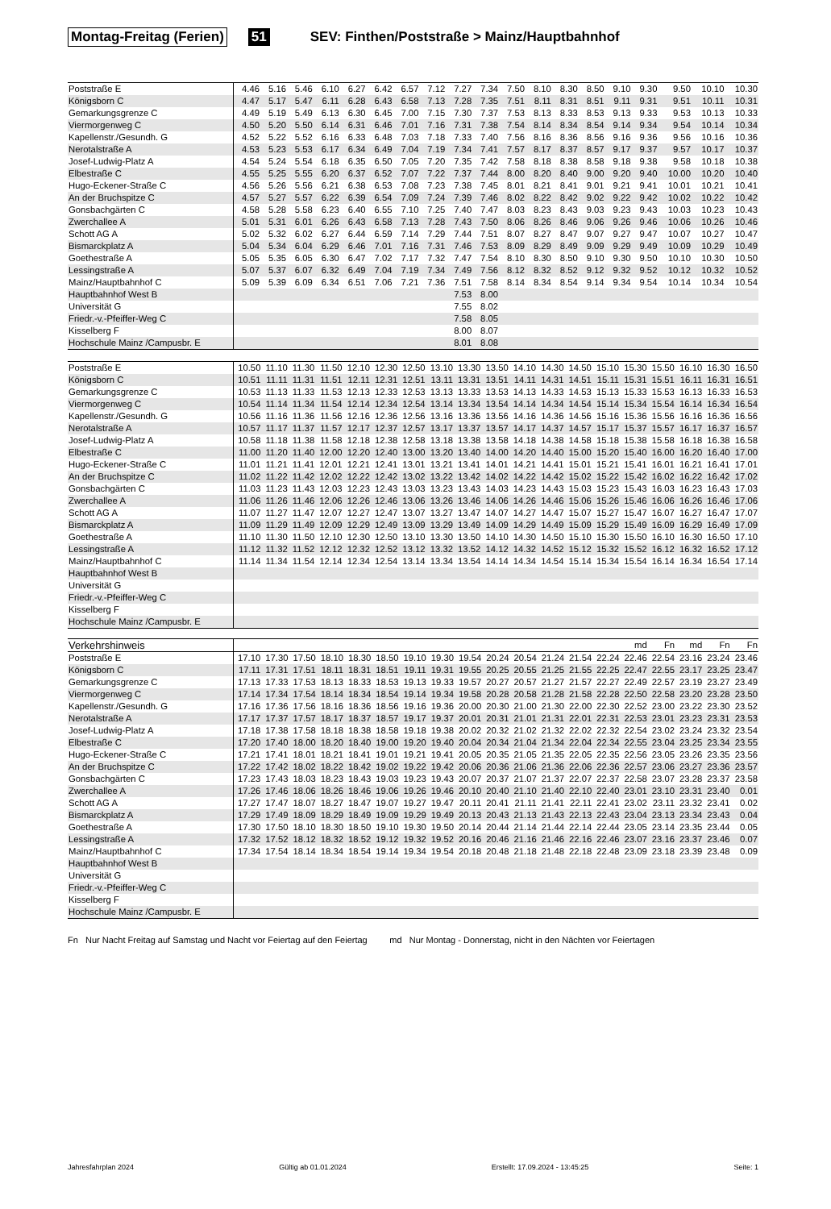Montag-Freitag (Ferien) 51 SEV: Finthen/Poststraße > Mainz/Hauptbahnhof
| Poststraße E | 4.46 | 5.16 | 5.46 | 6.10 | 6.27 | 6.42 | 6.57 | 7.12 | 7.27 | 7.34 | 7.50 | 8.10 | 8.30 | 8.50 | 9.10 | 9.30 | 9.50 | 10.10 | 10.30 |
| Königsborn C | 4.47 | 5.17 | 5.47 | 6.11 | 6.28 | 6.43 | 6.58 | 7.13 | 7.28 | 7.35 | 7.51 | 8.11 | 8.31 | 8.51 | 9.11 | 9.31 | 9.51 | 10.11 | 10.31 |
| Gemarkungsgrenze C | 4.49 | 5.19 | 5.49 | 6.13 | 6.30 | 6.45 | 7.00 | 7.15 | 7.30 | 7.37 | 7.53 | 8.13 | 8.33 | 8.53 | 9.13 | 9.33 | 9.53 | 10.13 | 10.33 |
| Viermorgenweg C | 4.50 | 5.20 | 5.50 | 6.14 | 6.31 | 6.46 | 7.01 | 7.16 | 7.31 | 7.38 | 7.54 | 8.14 | 8.34 | 8.54 | 9.14 | 9.34 | 9.54 | 10.14 | 10.34 |
| Kapellenstr./Gesundh. G | 4.52 | 5.22 | 5.52 | 6.16 | 6.33 | 6.48 | 7.03 | 7.18 | 7.33 | 7.40 | 7.56 | 8.16 | 8.36 | 8.56 | 9.16 | 9.36 | 9.56 | 10.16 | 10.36 |
| Nerotalstraße A | 4.53 | 5.23 | 5.53 | 6.17 | 6.34 | 6.49 | 7.04 | 7.19 | 7.34 | 7.41 | 7.57 | 8.17 | 8.37 | 8.57 | 9.17 | 9.37 | 9.57 | 10.17 | 10.37 |
| Josef-Ludwig-Platz A | 4.54 | 5.24 | 5.54 | 6.18 | 6.35 | 6.50 | 7.05 | 7.20 | 7.35 | 7.42 | 7.58 | 8.18 | 8.38 | 8.58 | 9.18 | 9.38 | 9.58 | 10.18 | 10.38 |
| Elbestraße C | 4.55 | 5.25 | 5.55 | 6.20 | 6.37 | 6.52 | 7.07 | 7.22 | 7.37 | 7.44 | 8.00 | 8.20 | 8.40 | 9.00 | 9.20 | 9.40 | 10.00 | 10.20 | 10.40 |
| Hugo-Eckener-Straße C | 4.56 | 5.26 | 5.56 | 6.21 | 6.38 | 6.53 | 7.08 | 7.23 | 7.38 | 7.45 | 8.01 | 8.21 | 8.41 | 9.01 | 9.21 | 9.41 | 10.01 | 10.21 | 10.41 |
| An der Bruchspitze C | 4.57 | 5.27 | 5.57 | 6.22 | 6.39 | 6.54 | 7.09 | 7.24 | 7.39 | 7.46 | 8.02 | 8.22 | 8.42 | 9.02 | 9.22 | 9.42 | 10.02 | 10.22 | 10.42 |
| Gonsbachgärten C | 4.58 | 5.28 | 5.58 | 6.23 | 6.40 | 6.55 | 7.10 | 7.25 | 7.40 | 7.47 | 8.03 | 8.23 | 8.43 | 9.03 | 9.23 | 9.43 | 10.03 | 10.23 | 10.43 |
| Zwerchallee A | 5.01 | 5.31 | 6.01 | 6.26 | 6.43 | 6.58 | 7.13 | 7.28 | 7.43 | 7.50 | 8.06 | 8.26 | 8.46 | 9.06 | 9.26 | 9.46 | 10.06 | 10.26 | 10.46 |
| Schott AG A | 5.02 | 5.32 | 6.02 | 6.27 | 6.44 | 6.59 | 7.14 | 7.29 | 7.44 | 7.51 | 8.07 | 8.27 | 8.47 | 9.07 | 9.27 | 9.47 | 10.07 | 10.27 | 10.47 |
| Bismarckplatz A | 5.04 | 5.34 | 6.04 | 6.29 | 6.46 | 7.01 | 7.16 | 7.31 | 7.46 | 7.53 | 8.09 | 8.29 | 8.49 | 9.09 | 9.29 | 9.49 | 10.09 | 10.29 | 10.49 |
| Goethestraße A | 5.05 | 5.35 | 6.05 | 6.30 | 6.47 | 7.02 | 7.17 | 7.32 | 7.47 | 7.54 | 8.10 | 8.30 | 8.50 | 9.10 | 9.30 | 9.50 | 10.10 | 10.30 | 10.50 |
| Lessingstraße A | 5.07 | 5.37 | 6.07 | 6.32 | 6.49 | 7.04 | 7.19 | 7.34 | 7.49 | 7.56 | 8.12 | 8.32 | 8.52 | 9.12 | 9.32 | 9.52 | 10.12 | 10.32 | 10.52 |
| Mainz/Hauptbahnhof C | 5.09 | 5.39 | 6.09 | 6.34 | 6.51 | 7.06 | 7.21 | 7.36 | 7.51 | 7.58 | 8.14 | 8.34 | 8.54 | 9.14 | 9.34 | 9.54 | 10.14 | 10.34 | 10.54 |
| Hauptbahnhof West B | | | | | | | | | 7.53 | 8.00 | | | | | | | | | |
| Universität G | | | | | | | | | 7.55 | 8.02 | | | | | | | | | |
| Friedr.-v.-Pfeiffer-Weg C | | | | | | | | | 7.58 | 8.05 | | | | | | | | | |
| Kisselberg F | | | | | | | | | 8.00 | 8.07 | | | | | | | | | |
| Hochschule Mainz /Campusbr. E | | | | | | | | | 8.01 | 8.08 | | | | | | | | | |
| Poststraße E | 10.50 | 11.10 | 11.30 | 11.50 | 12.10 | 12.30 | 12.50 | 13.10 | 13.30 | 13.50 | 14.10 | 14.30 | 14.50 | 15.10 | 15.30 | 15.50 | 16.10 | 16.30 | 16.50 |
| Königsborn C | 10.51 | 11.11 | 11.31 | 11.51 | 12.11 | 12.31 | 12.51 | 13.11 | 13.31 | 13.51 | 14.11 | 14.31 | 14.51 | 15.11 | 15.31 | 15.51 | 16.11 | 16.31 | 16.51 |
| Gemarkungsgrenze C | 10.53 | 11.13 | 11.33 | 11.53 | 12.13 | 12.33 | 12.53 | 13.13 | 13.33 | 13.53 | 14.13 | 14.33 | 14.53 | 15.13 | 15.33 | 15.53 | 16.13 | 16.33 | 16.53 |
| Viermorgenweg C | 10.54 | 11.14 | 11.34 | 11.54 | 12.14 | 12.34 | 12.54 | 13.14 | 13.34 | 13.54 | 14.14 | 14.34 | 14.54 | 15.14 | 15.34 | 15.54 | 16.14 | 16.34 | 16.54 |
| Kapellenstr./Gesundh. G | 10.56 | 11.16 | 11.36 | 11.56 | 12.16 | 12.36 | 12.56 | 13.16 | 13.36 | 13.56 | 14.16 | 14.36 | 14.56 | 15.16 | 15.36 | 15.56 | 16.16 | 16.36 | 16.56 |
| Nerotalstraße A | 10.57 | 11.17 | 11.37 | 11.57 | 12.17 | 12.37 | 12.57 | 13.17 | 13.37 | 13.57 | 14.17 | 14.37 | 14.57 | 15.17 | 15.37 | 15.57 | 16.17 | 16.37 | 16.57 |
| Josef-Ludwig-Platz A | 10.58 | 11.18 | 11.38 | 11.58 | 12.18 | 12.38 | 12.58 | 13.18 | 13.38 | 13.58 | 14.18 | 14.38 | 14.58 | 15.18 | 15.38 | 15.58 | 16.18 | 16.38 | 16.58 |
| Elbestraße C | 11.00 | 11.20 | 11.40 | 12.00 | 12.20 | 12.40 | 13.00 | 13.20 | 13.40 | 14.00 | 14.20 | 14.40 | 15.00 | 15.20 | 15.40 | 16.00 | 16.20 | 16.40 | 17.00 |
| Hugo-Eckener-Straße C | 11.01 | 11.21 | 11.41 | 12.01 | 12.21 | 12.41 | 13.01 | 13.21 | 13.41 | 14.01 | 14.21 | 14.41 | 15.01 | 15.21 | 15.41 | 16.01 | 16.21 | 16.41 | 17.01 |
| An der Bruchspitze C | 11.02 | 11.22 | 11.42 | 12.02 | 12.22 | 12.42 | 13.02 | 13.22 | 13.42 | 14.02 | 14.22 | 14.42 | 15.02 | 15.22 | 15.42 | 16.02 | 16.22 | 16.42 | 17.02 |
| Gonsbachgärten C | 11.03 | 11.23 | 11.43 | 12.03 | 12.23 | 12.43 | 13.03 | 13.23 | 13.43 | 14.03 | 14.23 | 14.43 | 15.03 | 15.23 | 15.43 | 16.03 | 16.23 | 16.43 | 17.03 |
| Zwerchallee A | 11.06 | 11.26 | 11.46 | 12.06 | 12.26 | 12.46 | 13.06 | 13.26 | 13.46 | 14.06 | 14.26 | 14.46 | 15.06 | 15.26 | 15.46 | 16.06 | 16.26 | 16.46 | 17.06 |
| Schott AG A | 11.07 | 11.27 | 11.47 | 12.07 | 12.27 | 12.47 | 13.07 | 13.27 | 13.47 | 14.07 | 14.27 | 14.47 | 15.07 | 15.27 | 15.47 | 16.07 | 16.27 | 16.47 | 17.07 |
| Bismarckplatz A | 11.09 | 11.29 | 11.49 | 12.09 | 12.29 | 12.49 | 13.09 | 13.29 | 13.49 | 14.09 | 14.29 | 14.49 | 15.09 | 15.29 | 15.49 | 16.09 | 16.29 | 16.49 | 17.09 |
| Goethestraße A | 11.10 | 11.30 | 11.50 | 12.10 | 12.30 | 12.50 | 13.10 | 13.30 | 13.50 | 14.10 | 14.30 | 14.50 | 15.10 | 15.30 | 15.50 | 16.10 | 16.30 | 16.50 | 17.10 |
| Lessingstraße A | 11.12 | 11.32 | 11.52 | 12.12 | 12.32 | 12.52 | 13.12 | 13.32 | 13.52 | 14.12 | 14.32 | 14.52 | 15.12 | 15.32 | 15.52 | 16.12 | 16.32 | 16.52 | 17.12 |
| Mainz/Hauptbahnhof C | 11.14 | 11.34 | 11.54 | 12.14 | 12.34 | 12.54 | 13.14 | 13.34 | 13.54 | 14.14 | 14.34 | 14.54 | 15.14 | 15.34 | 15.54 | 16.14 | 16.34 | 16.54 | 17.14 |
| Hauptbahnhof West B | | | | | | | | | | | | | | | | | | | |
| Universität G | | | | | | | | | | | | | | | | | | | |
| Friedr.-v.-Pfeiffer-Weg C | | | | | | | | | | | | | | | | | | | |
| Kisselberg F | | | | | | | | | | | | | | | | | | | |
| Hochschule Mainz /Campusbr. E | | | | | | | | | | | | | | | | | | | |
| Verkehrshinweis | | | | | | | | | | | | | | | md | Fn | md | Fn | Fn |
| Poststraße E | 17.10 | 17.30 | 17.50 | 18.10 | 18.30 | 18.50 | 19.10 | 19.30 | 19.54 | 20.24 | 20.54 | 21.24 | 21.54 | 22.24 | 22.46 | 22.54 | 23.16 | 23.24 | 23.46 |
| Königsborn C | 17.11 | 17.31 | 17.51 | 18.11 | 18.31 | 18.51 | 19.11 | 19.31 | 19.55 | 20.25 | 20.55 | 21.25 | 21.55 | 22.25 | 22.47 | 22.55 | 23.17 | 23.25 | 23.47 |
| Gemarkungsgrenze C | 17.13 | 17.33 | 17.53 | 18.13 | 18.33 | 18.53 | 19.13 | 19.33 | 19.57 | 20.27 | 20.57 | 21.27 | 21.57 | 22.27 | 22.49 | 22.57 | 23.19 | 23.27 | 23.49 |
| Viermorgenweg C | 17.14 | 17.34 | 17.54 | 18.14 | 18.34 | 18.54 | 19.14 | 19.34 | 19.58 | 20.28 | 20.58 | 21.28 | 21.58 | 22.28 | 22.50 | 22.58 | 23.20 | 23.28 | 23.50 |
| Kapellenstr./Gesundh. G | 17.16 | 17.36 | 17.56 | 18.16 | 18.36 | 18.56 | 19.16 | 19.36 | 20.00 | 20.30 | 21.00 | 21.30 | 22.00 | 22.30 | 22.52 | 23.00 | 23.22 | 23.30 | 23.52 |
| Nerotalstraße A | 17.17 | 17.37 | 17.57 | 18.17 | 18.37 | 18.57 | 19.17 | 19.37 | 20.01 | 20.31 | 21.01 | 21.31 | 22.01 | 22.31 | 22.53 | 23.01 | 23.23 | 23.31 | 23.53 |
| Josef-Ludwig-Platz A | 17.18 | 17.38 | 17.58 | 18.18 | 18.38 | 18.58 | 19.18 | 19.38 | 20.02 | 20.32 | 21.02 | 21.32 | 22.02 | 22.32 | 22.54 | 23.02 | 23.24 | 23.32 | 23.54 |
| Elbestraße C | 17.20 | 17.40 | 18.00 | 18.20 | 18.40 | 19.00 | 19.20 | 19.40 | 20.04 | 20.34 | 21.04 | 21.34 | 22.04 | 22.34 | 22.55 | 23.04 | 23.25 | 23.34 | 23.55 |
| Hugo-Eckener-Straße C | 17.21 | 17.41 | 18.01 | 18.21 | 18.41 | 19.01 | 19.21 | 19.41 | 20.05 | 20.35 | 21.05 | 21.35 | 22.05 | 22.35 | 22.56 | 23.05 | 23.26 | 23.35 | 23.56 |
| An der Bruchspitze C | 17.22 | 17.42 | 18.02 | 18.22 | 18.42 | 19.02 | 19.22 | 19.42 | 20.06 | 20.36 | 21.06 | 21.36 | 22.06 | 22.36 | 22.57 | 23.06 | 23.27 | 23.36 | 23.57 |
| Gonsbachgärten C | 17.23 | 17.43 | 18.03 | 18.23 | 18.43 | 19.03 | 19.23 | 19.43 | 20.07 | 20.37 | 21.07 | 21.37 | 22.07 | 22.37 | 22.58 | 23.07 | 23.28 | 23.37 | 23.58 |
| Zwerchallee A | 17.26 | 17.46 | 18.06 | 18.26 | 18.46 | 19.06 | 19.26 | 19.46 | 20.10 | 20.40 | 21.10 | 21.40 | 22.10 | 22.40 | 23.01 | 23.10 | 23.31 | 23.40 | 0.01 |
| Schott AG A | 17.27 | 17.47 | 18.07 | 18.27 | 18.47 | 19.07 | 19.27 | 19.47 | 20.11 | 20.41 | 21.11 | 21.41 | 22.11 | 22.41 | 23.02 | 23.11 | 23.32 | 23.41 | 0.02 |
| Bismarckplatz A | 17.29 | 17.49 | 18.09 | 18.29 | 18.49 | 19.09 | 19.29 | 19.49 | 20.13 | 20.43 | 21.13 | 21.43 | 22.13 | 22.43 | 23.04 | 23.13 | 23.34 | 23.43 | 0.04 |
| Goethestraße A | 17.30 | 17.50 | 18.10 | 18.30 | 18.50 | 19.10 | 19.30 | 19.50 | 20.14 | 20.44 | 21.14 | 21.44 | 22.14 | 22.44 | 23.05 | 23.14 | 23.35 | 23.44 | 0.05 |
| Lessingstraße A | 17.32 | 17.52 | 18.12 | 18.32 | 18.52 | 19.12 | 19.32 | 19.52 | 20.16 | 20.46 | 21.16 | 21.46 | 22.16 | 22.46 | 23.07 | 23.16 | 23.37 | 23.46 | 0.07 |
| Mainz/Hauptbahnhof C | 17.34 | 17.54 | 18.14 | 18.34 | 18.54 | 19.14 | 19.34 | 19.54 | 20.18 | 20.48 | 21.18 | 21.48 | 22.18 | 22.48 | 23.09 | 23.18 | 23.39 | 23.48 | 0.09 |
| Hauptbahnhof West B | | | | | | | | | | | | | | | | | | | |
| Universität G | | | | | | | | | | | | | | | | | | | |
| Friedr.-v.-Pfeiffer-Weg C | | | | | | | | | | | | | | | | | | | |
| Kisselberg F | | | | | | | | | | | | | | | | | | | |
| Hochschule Mainz /Campusbr. E | | | | | | | | | | | | | | | | | | | |
Fn Nur Nacht Freitag auf Samstag und Nacht vor Feiertag auf den Feiertag md Nur Montag - Donnerstag, nicht in den Nächten vor Feiertagen
Jahresfahrplan 2024 Gültig ab 01.01.2024 Erstellt: 17.09.2024 - 13:45:25 Seite: 1